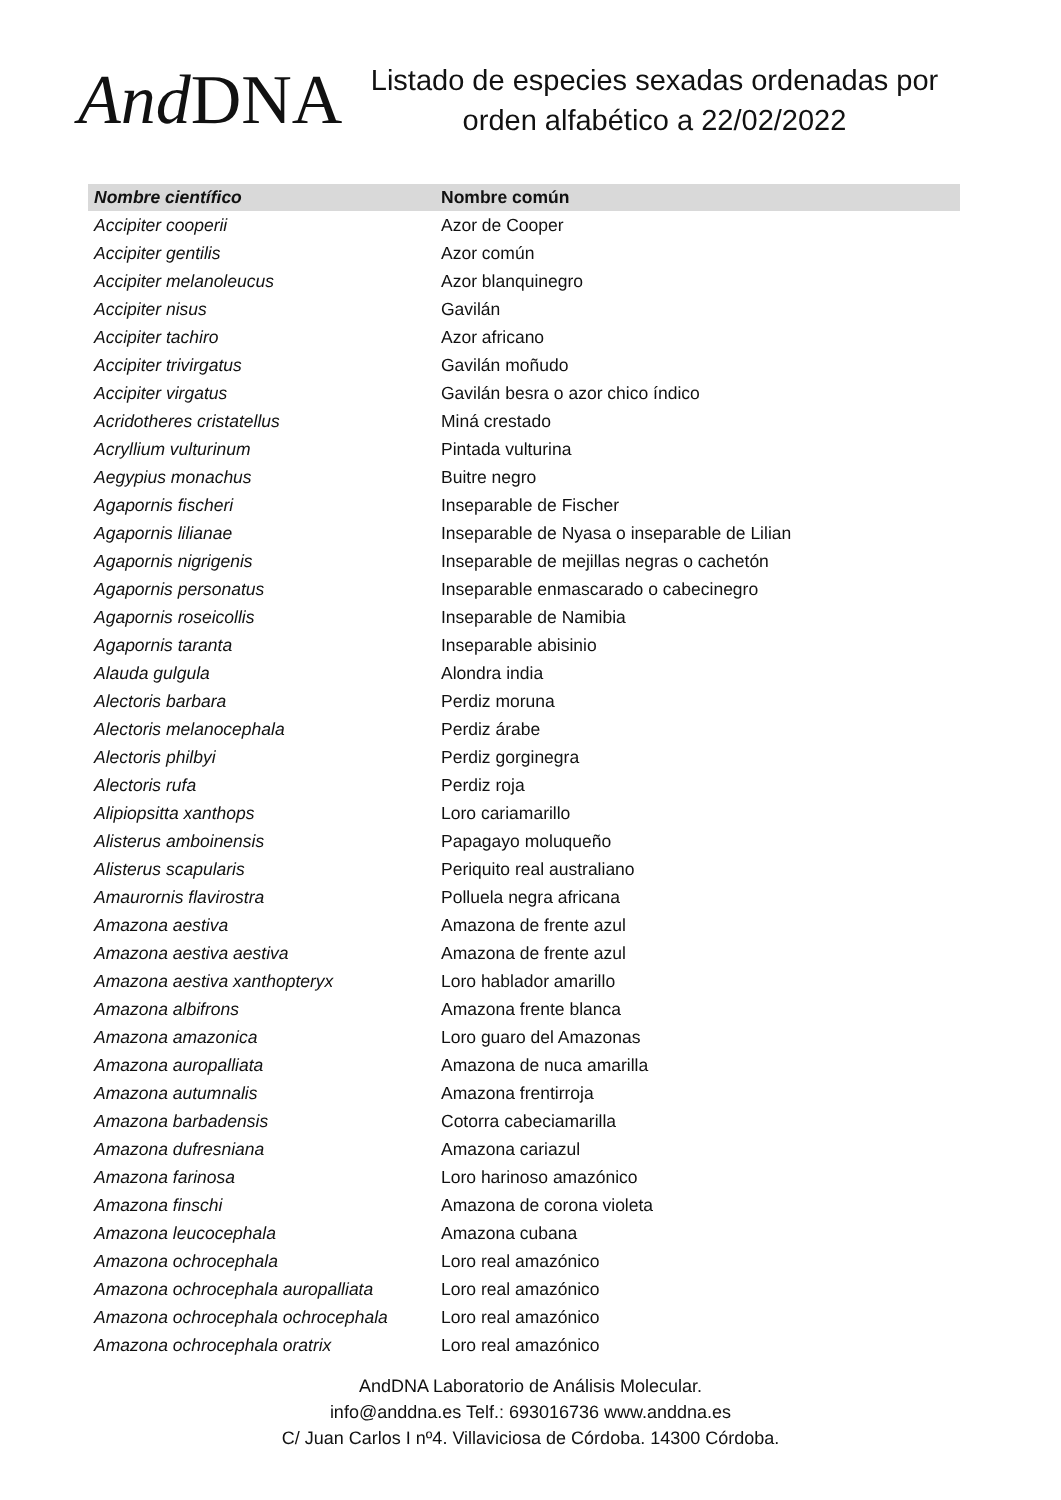And DNA
Listado de especies sexadas ordenadas por
orden alfabético a 22/02/2022
| Nombre científico | Nombre común |
| --- | --- |
| Accipiter cooperii | Azor de Cooper |
| Accipiter gentilis | Azor común |
| Accipiter melanoleucus | Azor blanquinegro |
| Accipiter nisus | Gavilán |
| Accipiter tachiro | Azor africano |
| Accipiter trivirgatus | Gavilán moñudo |
| Accipiter virgatus | Gavilán besra o azor chico índico |
| Acridotheres cristatellus | Miná crestado |
| Acryllium vulturinum | Pintada vulturina |
| Aegypius monachus | Buitre negro |
| Agapornis fischeri | Inseparable de Fischer |
| Agapornis lilianae | Inseparable de Nyasa o inseparable de Lilian |
| Agapornis nigrigenis | Inseparable de mejillas negras o cachetón |
| Agapornis personatus | Inseparable enmascarado o cabecinegro |
| Agapornis roseicollis | Inseparable de Namibia |
| Agapornis taranta | Inseparable abisinio |
| Alauda gulgula | Alondra india |
| Alectoris barbara | Perdiz moruna |
| Alectoris melanocephala | Perdiz árabe |
| Alectoris philbyi | Perdiz gorginegra |
| Alectoris rufa | Perdiz roja |
| Alipiopsitta xanthops | Loro cariamarillo |
| Alisterus amboinensis | Papagayo moluqueño |
| Alisterus scapularis | Periquito real australiano |
| Amaurornis flavirostra | Polluela negra africana |
| Amazona aestiva | Amazona de frente azul |
| Amazona aestiva aestiva | Amazona de frente azul |
| Amazona aestiva xanthopteryx | Loro hablador amarillo |
| Amazona albifrons | Amazona frente blanca |
| Amazona amazonica | Loro guaro del Amazonas |
| Amazona auropalliata | Amazona de nuca amarilla |
| Amazona autumnalis | Amazona frentirroja |
| Amazona barbadensis | Cotorra cabeciamarilla |
| Amazona dufresniana | Amazona cariazul |
| Amazona farinosa | Loro harinoso amazónico |
| Amazona finschi | Amazona de corona violeta |
| Amazona leucocephala | Amazona cubana |
| Amazona ochrocephala | Loro real amazónico |
| Amazona ochrocephala auropalliata | Loro real amazónico |
| Amazona ochrocephala ochrocephala | Loro real amazónico |
| Amazona ochrocephala oratrix | Loro real amazónico |
AndDNA Laboratorio de Análisis Molecular.
info@anddna.es Telf.: 693016736 www.anddna.es
C/ Juan Carlos I nº4. Villaviciosa de Córdoba. 14300 Córdoba.